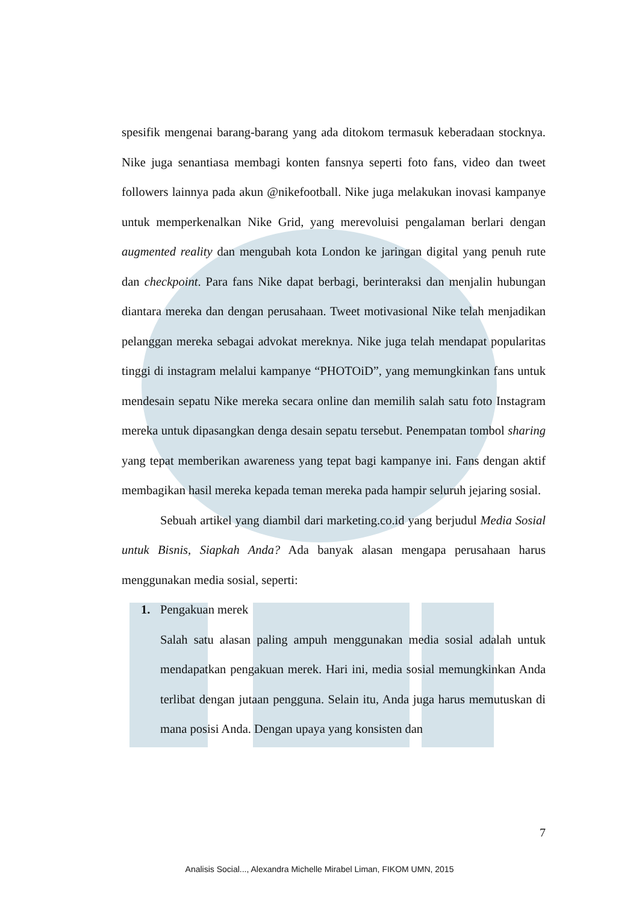spesifik mengenai barang-barang yang ada ditokom termasuk keberadaan stocknya. Nike juga senantiasa membagi konten fansnya seperti foto fans, video dan tweet followers lainnya pada akun @nikefootball. Nike juga melakukan inovasi kampanye untuk memperkenalkan Nike Grid, yang merevoluisi pengalaman berlari dengan augmented reality dan mengubah kota London ke jaringan digital yang penuh rute dan checkpoint. Para fans Nike dapat berbagi, berinteraksi dan menjalin hubungan diantara mereka dan dengan perusahaan. Tweet motivasional Nike telah menjadikan pelanggan mereka sebagai advokat mereknya. Nike juga telah mendapat popularitas tinggi di instagram melalui kampanye “PHOTOiD”, yang memungkinkan fans untuk mendesain sepatu Nike mereka secara online dan memilih salah satu foto Instagram mereka untuk dipasangkan denga desain sepatu tersebut. Penempatan tombol sharing yang tepat memberikan awareness yang tepat bagi kampanye ini. Fans dengan aktif membagikan hasil mereka kepada teman mereka pada hampir seluruh jejaring sosial.
Sebuah artikel yang diambil dari marketing.co.id yang berjudul Media Sosial untuk Bisnis, Siapkah Anda? Ada banyak alasan mengapa perusahaan harus menggunakan media sosial, seperti:
1. Pengakuan merek
Salah satu alasan paling ampuh menggunakan media sosial adalah untuk mendapatkan pengakuan merek. Hari ini, media sosial memungkinkan Anda terlibat dengan jutaan pengguna. Selain itu, Anda juga harus memutuskan di mana posisi Anda. Dengan upaya yang konsisten dan
7
Analisis Social..., Alexandra Michelle Mirabel Liman, FIKOM UMN, 2015